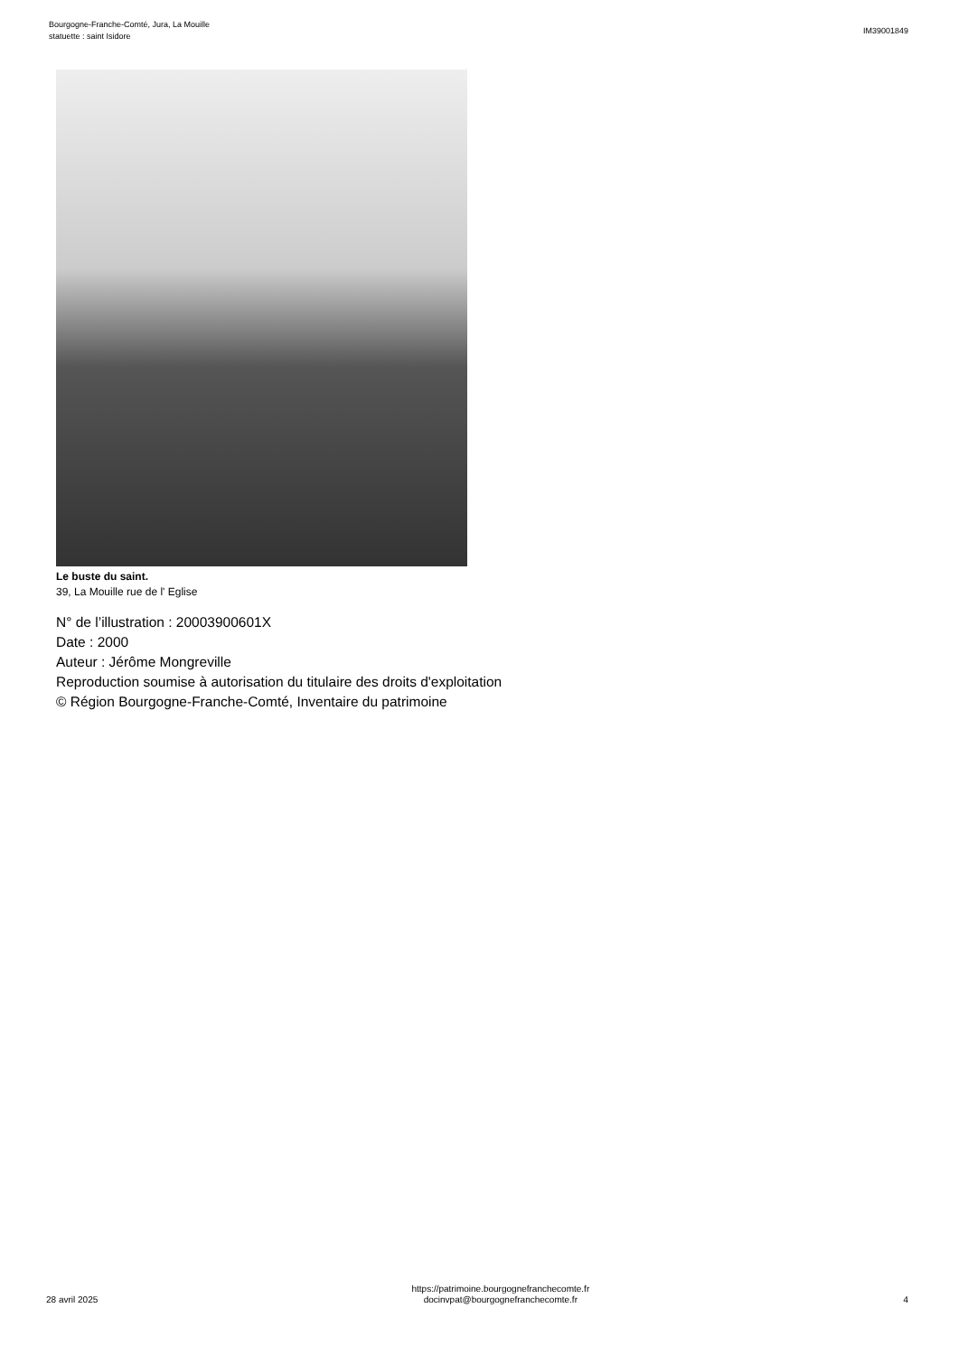Bourgogne-Franche-Comté, Jura, La Mouille
statuette : saint Isidore
IM39001849
Le buste du saint.
39, La Mouille rue de l' Eglise
N° de l’illustration : 20003900601X
Date : 2000
Auteur : Jérôme Mongreville
Reproduction soumise à autorisation du titulaire des droits d'exploitation
© Région Bourgogne-Franche-Comté, Inventaire du patrimoine
28 avril 2025
https://patrimoine.bourgognefranchecomte.fr
docinvpat@bourgognefranchecomte.fr
4